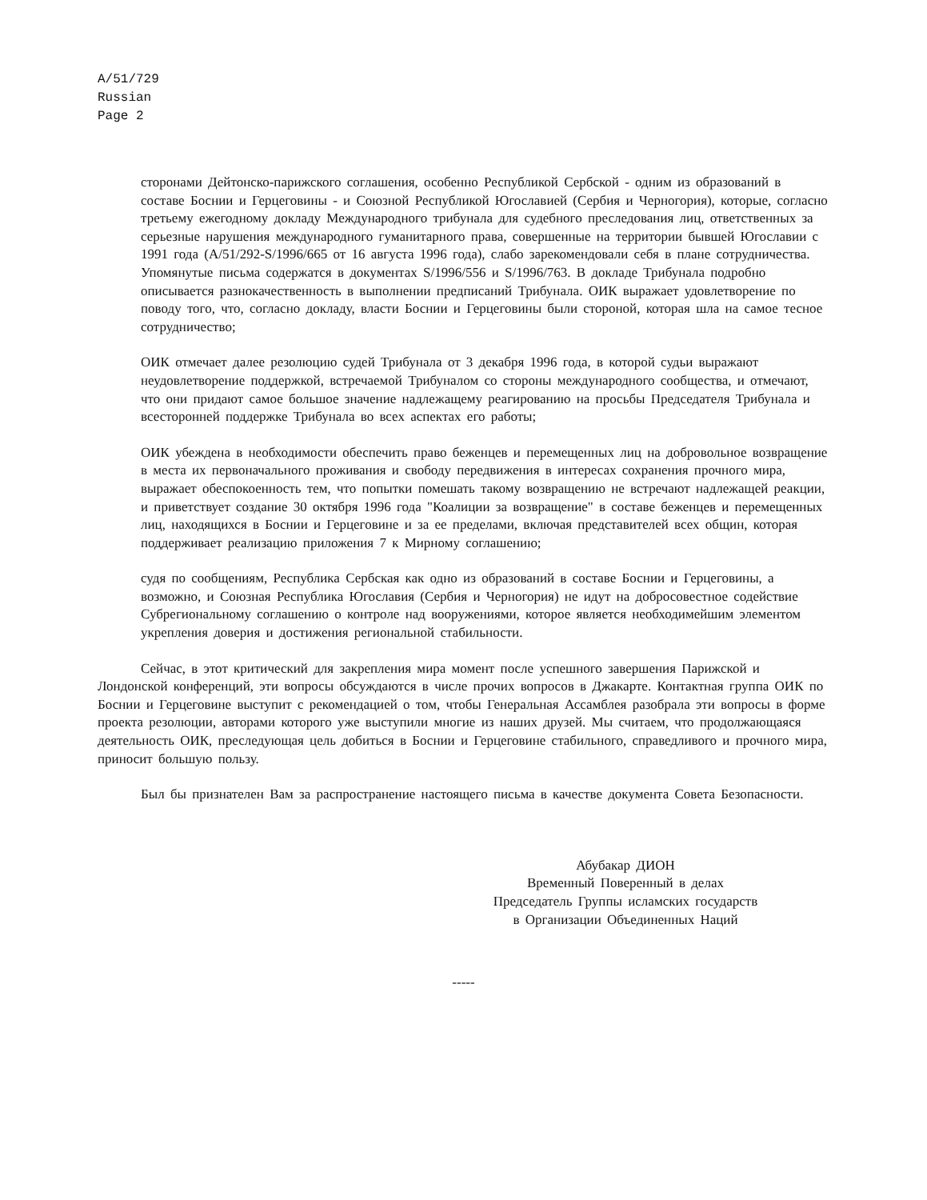A/51/729
Russian
Page 2
сторонами Дейтонско-парижского соглашения, особенно Республикой Сербской - одним из образований в составе Боснии и Герцеговины - и Союзной Республикой Югославией (Сербия и Черногория), которые, согласно третьему ежегодному докладу Международного трибунала для судебного преследования лиц, ответственных за серьезные нарушения международного гуманитарного права, совершенные на территории бывшей Югославии с 1991 года (A/51/292-S/1996/665 от 16 августа 1996 года), слабо зарекомендовали себя в плане сотрудничества. Упомянутые письма содержатся в документах S/1996/556 и S/1996/763. В докладе Трибунала подробно описывается разнокачественность в выполнении предписаний Трибунала. ОИК выражает удовлетворение по поводу того, что, согласно докладу, власти Боснии и Герцеговины были стороной, которая шла на самое тесное сотрудничество;
ОИК отмечает далее резолюцию судей Трибунала от 3 декабря 1996 года, в которой судьи выражают неудовлетворение поддержкой, встречаемой Трибуналом со стороны международного сообщества, и отмечают, что они придают самое большое значение надлежащему реагированию на просьбы Председателя Трибунала и всесторонней поддержке Трибунала во всех аспектах его работы;
ОИК убеждена в необходимости обеспечить право беженцев и перемещенных лиц на добровольное возвращение в места их первоначального проживания и свободу передвижения в интересах сохранения прочного мира, выражает обеспокоенность тем, что попытки помешать такому возвращению не встречают надлежащей реакции, и приветствует создание 30 октября 1996 года "Коалиции за возвращение" в составе беженцев и перемещенных лиц, находящихся в Боснии и Герцеговине и за ее пределами, включая представителей всех общин, которая поддерживает реализацию приложения 7 к Мирному соглашению;
судя по сообщениям, Республика Сербская как одно из образований в составе Боснии и Герцеговины, а возможно, и Союзная Республика Югославия (Сербия и Черногория) не идут на добросовестное содействие Субрегиональному соглашению о контроле над вооружениями, которое является необходимейшим элементом укрепления доверия и достижения региональной стабильности.
Сейчас, в этот критический для закрепления мира момент после успешного завершения Парижской и Лондонской конференций, эти вопросы обсуждаются в числе прочих вопросов в Джакарте. Контактная группа ОИК по Боснии и Герцеговине выступит с рекомендацией о том, чтобы Генеральная Ассамблея разобрала эти вопросы в форме проекта резолюции, авторами которого уже выступили многие из наших друзей. Мы считаем, что продолжающаяся деятельность ОИК, преследующая цель добиться в Боснии и Герцеговине стабильного, справедливого и прочного мира, приносит большую пользу.
Был бы признателен Вам за распространение настоящего письма в качестве документа Совета Безопасности.
Абубакар ДИОН
Временный Поверенный в делах
Председатель Группы исламских государств
в Организации Объединенных Наций
-----